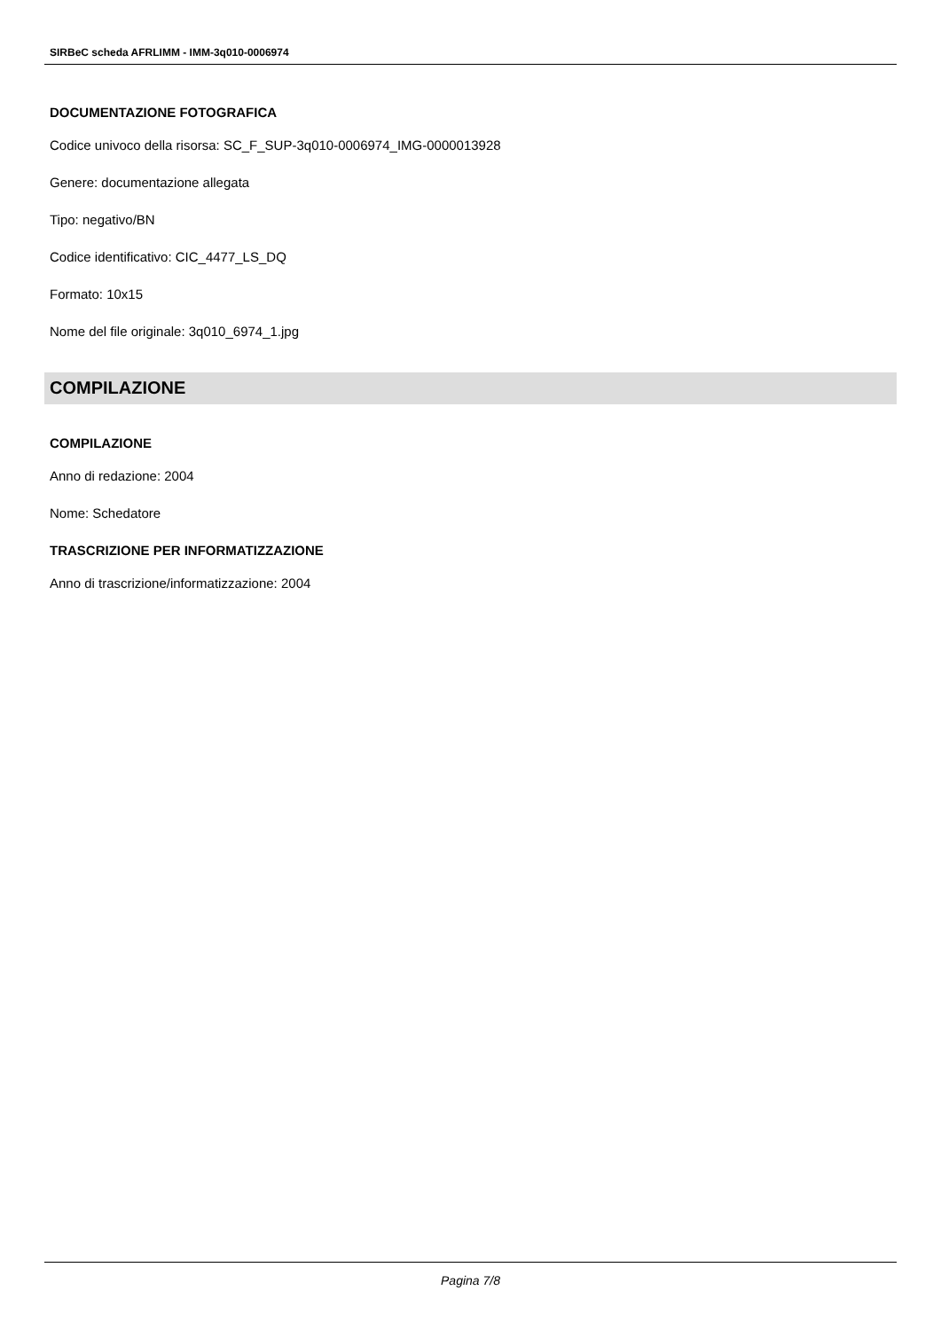SIRBeC scheda AFRLIMM - IMM-3q010-0006974
DOCUMENTAZIONE FOTOGRAFICA
Codice univoco della risorsa: SC_F_SUP-3q010-0006974_IMG-0000013928
Genere: documentazione allegata
Tipo: negativo/BN
Codice identificativo: CIC_4477_LS_DQ
Formato: 10x15
Nome del file originale: 3q010_6974_1.jpg
COMPILAZIONE
COMPILAZIONE
Anno di redazione: 2004
Nome: Schedatore
TRASCRIZIONE PER INFORMATIZZAZIONE
Anno di trascrizione/informatizzazione: 2004
Pagina 7/8